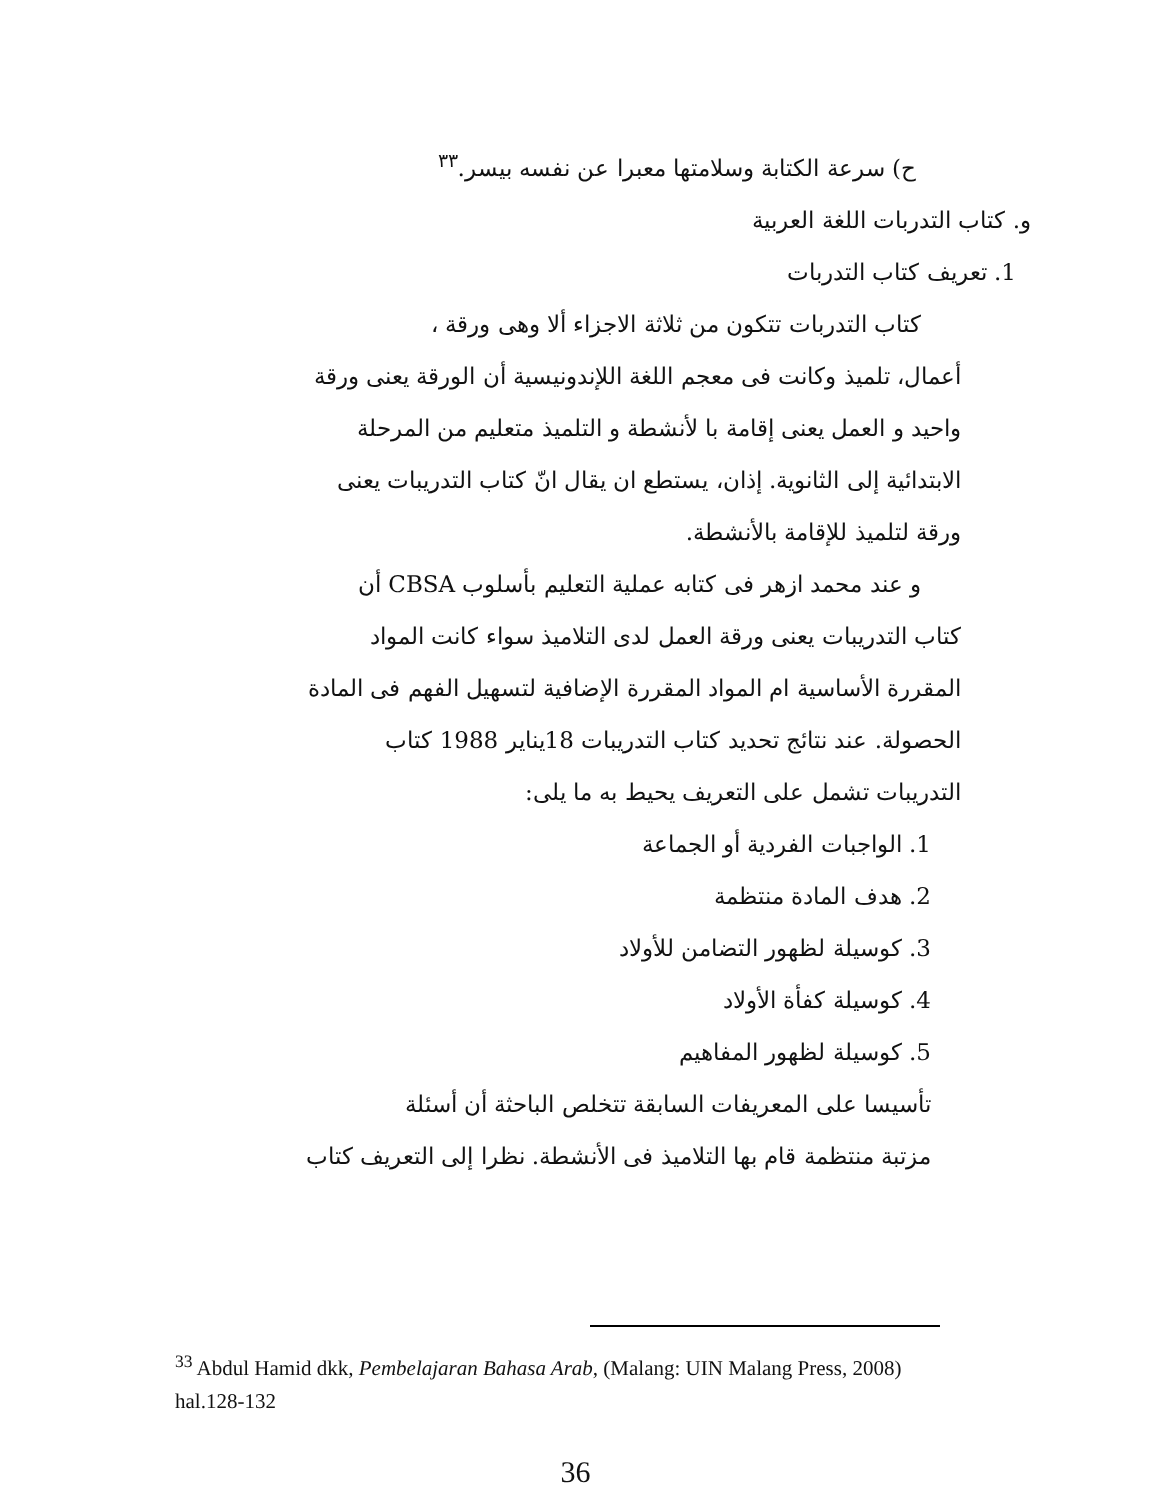ح) سرعة الكتابة وسلامتها معبرا عن نفسه بيسر.<sup>٣٣</sup>
و. كتاب التدربات اللغة العربية
1. تعريف كتاب التدربات
كتاب التدربات تتكون من ثلاثة الاجزاء ألا وهى ورقة ،
أعمال، تلميذ وكانت فى معجم اللغة اللإندونيسية أن الورقة يعنى ورقة
واحيد و العمل يعنى إقامة با لأنشطة و التلميذ متعليم من المرحلة
الابتدائية إلى الثانوية. إذان، يستطع ان يقال انّ كتاب التدريبات يعنى
ورقة لتلميذ للإقامة بالأنشطة.
و عند محمد ازهر فى كتابه عملية التعليم بأسلوب CBSA أن
كتاب التدريبات يعنى ورقة العمل لدى التلاميذ سواء كانت المواد
المقررة الأساسية ام المواد المقررة الإضافية لتسهيل الفهم فى المادة
الحصولة. عند نتائج تحديد كتاب التدريبات 18يناير 1988 كتاب
التدريبات تشمل على التعريف يحيط به ما يلى:
1. الواجبات الفردية أو الجماعة
2. هدف المادة منتظمة
3. كوسيلة لظهور التضامن للأولاد
4. كوسيلة كفأة الأولاد
5. كوسيلة لظهور المفاهيم
تأسيسا على المعريفات السابقة تتخلص الباحثة أن أسئلة
مزتبة منتظمة قام بها التلاميذ فى الأنشطة. نظرا إلى التعريف كتاب
<sup>33</sup> Abdul Hamid dkk, Pembelajaran Bahasa Arab, (Malang: UIN Malang Press, 2008) hal.128-132
36